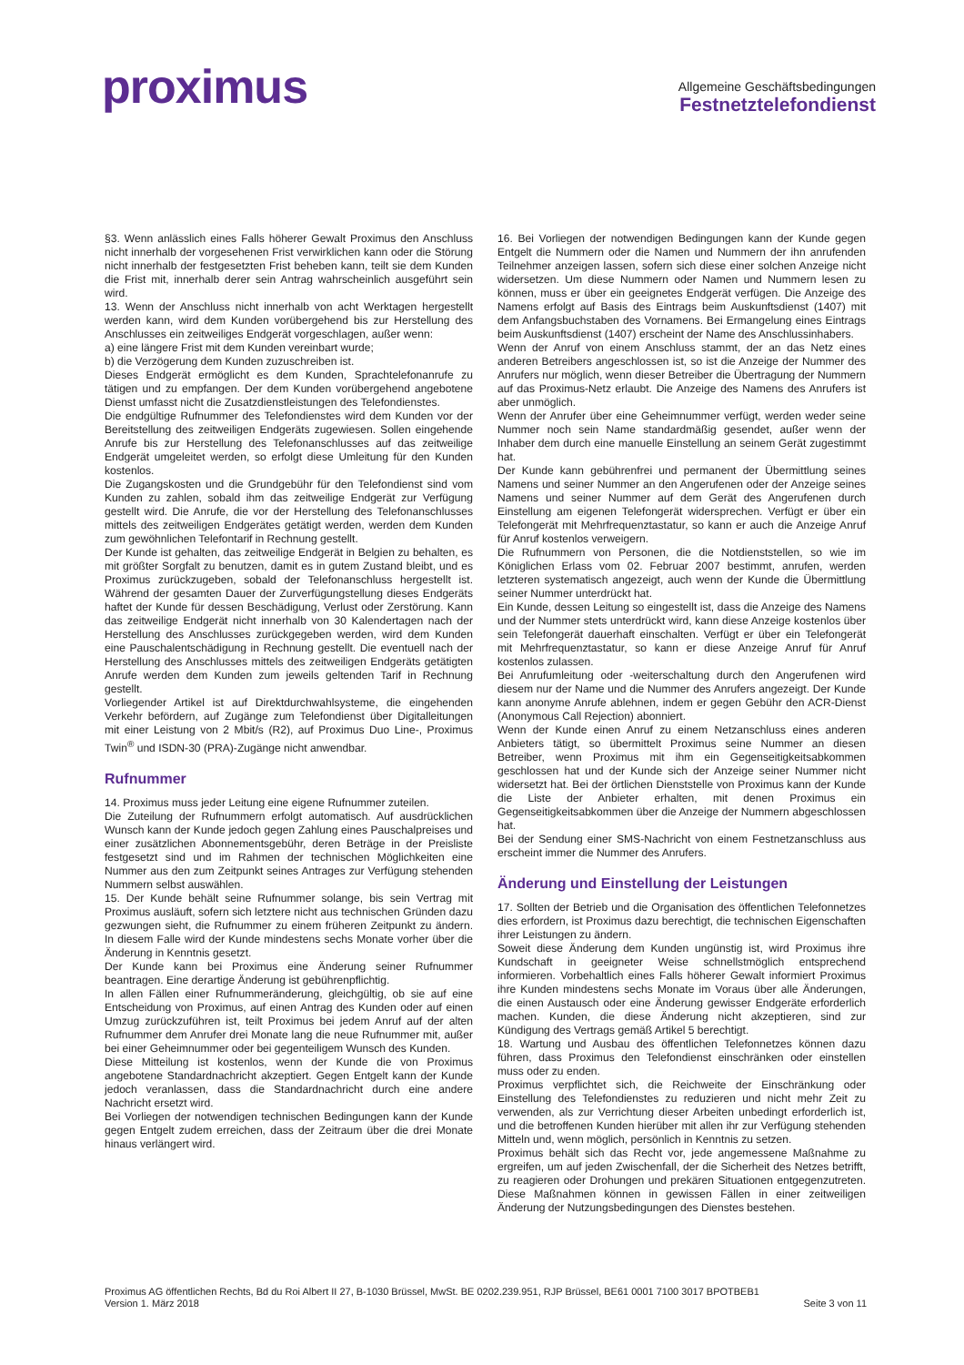proximus
Allgemeine Geschäftsbedingungen
Festnetztelefondienst
§3. Wenn anlässlich eines Falls höherer Gewalt Proximus den Anschluss nicht innerhalb der vorgesehenen Frist verwirklichen kann oder die Störung nicht innerhalb der festgesetzten Frist beheben kann, teilt sie dem Kunden die Frist mit, innerhalb derer sein Antrag wahrscheinlich ausgeführt sein wird.
13. Wenn der Anschluss nicht innerhalb von acht Werktagen hergestellt werden kann, wird dem Kunden vorübergehend bis zur Herstellung des Anschlusses ein zeitweiliges Endgerät vorgeschlagen, außer wenn:
a) eine längere Frist mit dem Kunden vereinbart wurde;
b) die Verzögerung dem Kunden zuzuschreiben ist.
Dieses Endgerät ermöglicht es dem Kunden, Sprachtelefonanrufe zu tätigen und zu empfangen. Der dem Kunden vorübergehend angebotene Dienst umfasst nicht die Zusatzdienstleistungen des Telefondienstes.
Die endgültige Rufnummer des Telefondienstes wird dem Kunden vor der Bereitstellung des zeitweiligen Endgeräts zugewiesen. Sollen eingehende Anrufe bis zur Herstellung des Telefonanschlusses auf das zeitweilige Endgerät umgeleitet werden, so erfolgt diese Umleitung für den Kunden kostenlos.
Die Zugangskosten und die Grundgebühr für den Telefondienst sind vom Kunden zu zahlen, sobald ihm das zeitweilige Endgerät zur Verfügung gestellt wird. Die Anrufe, die vor der Herstellung des Telefonanschlusses mittels des zeitweiligen Endgerätes getätigt werden, werden dem Kunden zum gewöhnlichen Telefontarif in Rechnung gestellt.
Der Kunde ist gehalten, das zeitweilige Endgerät in Belgien zu behalten, es mit größter Sorgfalt zu benutzen, damit es in gutem Zustand bleibt, und es Proximus zurückzugeben, sobald der Telefonanschluss hergestellt ist. Während der gesamten Dauer der Zurverfügungstellung dieses Endgeräts haftet der Kunde für dessen Beschädigung, Verlust oder Zerstörung. Kann das zeitweilige Endgerät nicht innerhalb von 30 Kalendertagen nach der Herstellung des Anschlusses zurückgegeben werden, wird dem Kunden eine Pauschalentschädigung in Rechnung gestellt. Die eventuell nach der Herstellung des Anschlusses mittels des zeitweiligen Endgeräts getätigten Anrufe werden dem Kunden zum jeweils geltenden Tarif in Rechnung gestellt.
Vorliegender Artikel ist auf Direktdurchwahlsysteme, die eingehenden Verkehr befördern, auf Zugänge zum Telefondienst über Digitalleitungen mit einer Leistung von 2 Mbit/s (R2), auf Proximus Duo Line-, Proximus Twin<sup>®</sup> und ISDN-30 (PRA)-Zugänge nicht anwendbar.
Rufnummer
14. Proximus muss jeder Leitung eine eigene Rufnummer zuteilen.
Die Zuteilung der Rufnummern erfolgt automatisch. Auf ausdrücklichen Wunsch kann der Kunde jedoch gegen Zahlung eines Pauschalpreises und einer zusätzlichen Abonnementsgebühr, deren Beträge in der Preisliste festgesetzt sind und im Rahmen der technischen Möglichkeiten eine Nummer aus den zum Zeitpunkt seines Antrages zur Verfügung stehenden Nummern selbst auswählen.
15. Der Kunde behält seine Rufnummer solange, bis sein Vertrag mit Proximus ausläuft, sofern sich letztere nicht aus technischen Gründen dazu gezwungen sieht, die Rufnummer zu einem früheren Zeitpunkt zu ändern. In diesem Falle wird der Kunde mindestens sechs Monate vorher über die Änderung in Kenntnis gesetzt.
Der Kunde kann bei Proximus eine Änderung seiner Rufnummer beantragen. Eine derartige Änderung ist gebührenpflichtig.
In allen Fällen einer Rufnummeränderung, gleichgültig, ob sie auf eine Entscheidung von Proximus, auf einen Antrag des Kunden oder auf einen Umzug zurückzuführen ist, teilt Proximus bei jedem Anruf auf der alten Rufnummer dem Anrufer drei Monate lang die neue Rufnummer mit, außer bei einer Geheimnummer oder bei gegenteiligem Wunsch des Kunden.
Diese Mitteilung ist kostenlos, wenn der Kunde die von Proximus angebotene Standardnachricht akzeptiert. Gegen Entgelt kann der Kunde jedoch veranlassen, dass die Standardnachricht durch eine andere Nachricht ersetzt wird.
Bei Vorliegen der notwendigen technischen Bedingungen kann der Kunde gegen Entgelt zudem erreichen, dass der Zeitraum über die drei Monate hinaus verlängert wird.
16. Bei Vorliegen der notwendigen Bedingungen kann der Kunde gegen Entgelt die Nummern oder die Namen und Nummern der ihn anrufenden Teilnehmer anzeigen lassen, sofern sich diese einer solchen Anzeige nicht widersetzen. Um diese Nummern oder Namen und Nummern lesen zu können, muss er über ein geeignetes Endgerät verfügen. Die Anzeige des Namens erfolgt auf Basis des Eintrags beim Auskunftsdienst (1407) mit dem Anfangsbuchstaben des Vornamens. Bei Ermangelung eines Eintrags beim Auskunftsdienst (1407) erscheint der Name des Anschlussinhabers.
Wenn der Anruf von einem Anschluss stammt, der an das Netz eines anderen Betreibers angeschlossen ist, so ist die Anzeige der Nummer des Anrufers nur möglich, wenn dieser Betreiber die Übertragung der Nummern auf das Proximus-Netz erlaubt. Die Anzeige des Namens des Anrufers ist aber unmöglich.
Wenn der Anrufer über eine Geheimnummer verfügt, werden weder seine Nummer noch sein Name standardmäßig gesendet, außer wenn der Inhaber dem durch eine manuelle Einstellung an seinem Gerät zugestimmt hat.
Der Kunde kann gebührenfrei und permanent der Übermittlung seines Namens und seiner Nummer an den Angerufenen oder der Anzeige seines Namens und seiner Nummer auf dem Gerät des Angerufenen durch Einstellung am eigenen Telefongerät widersprechen. Verfügt er über ein Telefongerät mit Mehrfrequenztastatur, so kann er auch die Anzeige Anruf für Anruf kostenlos verweigern.
Die Rufnummern von Personen, die die Notdienststellen, so wie im Königlichen Erlass vom 02. Februar 2007 bestimmt, anrufen, werden letzteren systematisch angezeigt, auch wenn der Kunde die Übermittlung seiner Nummer unterdrückt hat.
Ein Kunde, dessen Leitung so eingestellt ist, dass die Anzeige des Namens und der Nummer stets unterdrückt wird, kann diese Anzeige kostenlos über sein Telefongerät dauerhaft einschalten. Verfügt er über ein Telefongerät mit Mehrfrequenztastatur, so kann er diese Anzeige Anruf für Anruf kostenlos zulassen.
Bei Anrufumleitung oder -weiterschaltung durch den Angerufenen wird diesem nur der Name und die Nummer des Anrufers angezeigt. Der Kunde kann anonyme Anrufe ablehnen, indem er gegen Gebühr den ACR-Dienst (Anonymous Call Rejection) abonniert.
Wenn der Kunde einen Anruf zu einem Netzanschluss eines anderen Anbieters tätigt, so übermittelt Proximus seine Nummer an diesen Betreiber, wenn Proximus mit ihm ein Gegenseitigkeitsabkommen geschlossen hat und der Kunde sich der Anzeige seiner Nummer nicht widersetzt hat. Bei der örtlichen Dienststelle von Proximus kann der Kunde die Liste der Anbieter erhalten, mit denen Proximus ein Gegenseitigkeitsabkommen über die Anzeige der Nummern abgeschlossen hat.
Bei der Sendung einer SMS-Nachricht von einem Festnetzanschluss aus erscheint immer die Nummer des Anrufers.
Änderung und Einstellung der Leistungen
17. Sollten der Betrieb und die Organisation des öffentlichen Telefonnetzes dies erfordern, ist Proximus dazu berechtigt, die technischen Eigenschaften ihrer Leistungen zu ändern.
Soweit diese Änderung dem Kunden ungünstig ist, wird Proximus ihre Kundschaft in geeigneter Weise schnellstmöglich entsprechend informieren. Vorbehaltlich eines Falls höherer Gewalt informiert Proximus ihre Kunden mindestens sechs Monate im Voraus über alle Änderungen, die einen Austausch oder eine Änderung gewisser Endgeräte erforderlich machen. Kunden, die diese Änderung nicht akzeptieren, sind zur Kündigung des Vertrags gemäß Artikel 5 berechtigt.
18. Wartung und Ausbau des öffentlichen Telefonnetzes können dazu führen, dass Proximus den Telefondienst einschränken oder einstellen muss oder zu enden.
Proximus verpflichtet sich, die Reichweite der Einschränkung oder Einstellung des Telefondienstes zu reduzieren und nicht mehr Zeit zu verwenden, als zur Verrichtung dieser Arbeiten unbedingt erforderlich ist, und die betroffenen Kunden hierüber mit allen ihr zur Verfügung stehenden Mitteln und, wenn möglich, persönlich in Kenntnis zu setzen.
Proximus behält sich das Recht vor, jede angemessene Maßnahme zu ergreifen, um auf jeden Zwischenfall, der die Sicherheit des Netzes betrifft, zu reagieren oder Drohungen und prekären Situationen entgegenzutreten. Diese Maßnahmen können in gewissen Fällen in einer zeitweiligen Änderung der Nutzungsbedingungen des Dienstes bestehen.
Proximus AG öffentlichen Rechts, Bd du Roi Albert II 27, B-1030 Brüssel, MwSt. BE 0202.239.951, RJP Brüssel, BE61 0001 7100 3017 BPOTBEB1
Version 1. März 2018 Seite 3 von 11